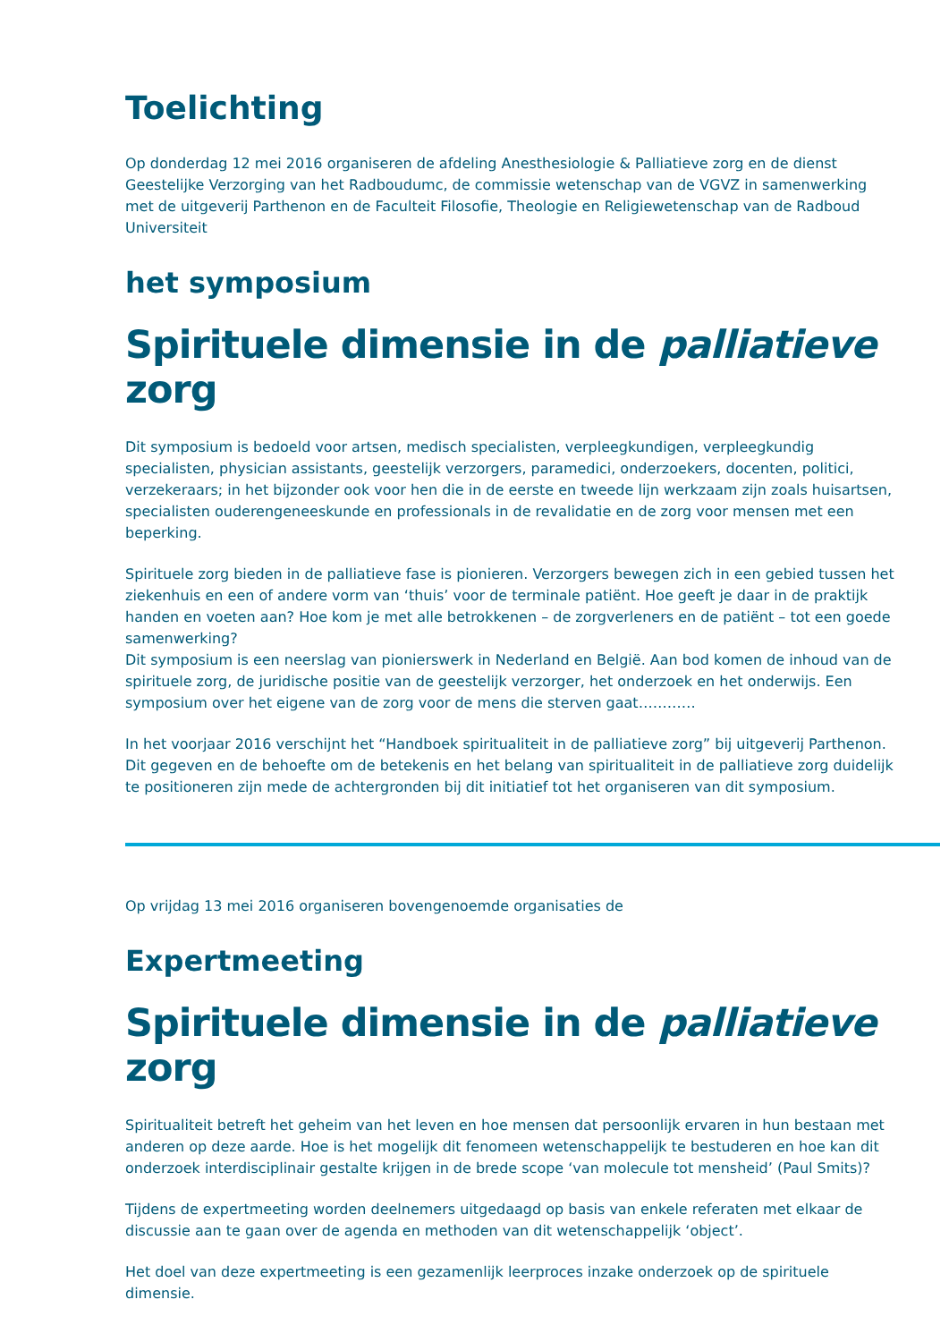Toelichting
Op donderdag 12 mei 2016 organiseren de afdeling Anesthesiologie & Palliatieve zorg en de dienst Geestelijke Verzorging van het Radboudumc, de commissie wetenschap van de VGVZ in samenwerking met de uitgeverij Parthenon en de Faculteit Filosofie, Theologie en Religiewetenschap van de Radboud Universiteit
het symposium
Spirituele dimensie in de palliatieve zorg
Dit symposium is bedoeld voor artsen, medisch specialisten, verpleegkundigen, verpleegkundig specialisten, physician assistants, geestelijk verzorgers, paramedici, onderzoekers, docenten, politici, verzekeraars; in het bijzonder ook voor hen die in de eerste en tweede lijn werkzaam zijn zoals huisartsen, specialisten ouderengeneeskunde en professionals in de revalidatie en de zorg voor mensen met een beperking.
Spirituele zorg bieden in de palliatieve fase is pionieren. Verzorgers bewegen zich in een gebied tussen het ziekenhuis en een of andere vorm van ‘thuis’ voor de terminale patiënt. Hoe geeft je daar in de praktijk handen en voeten aan? Hoe kom je met alle betrokkenen – de zorgverleners en de patiënt – tot een goede samenwerking?
Dit symposium is een neerslag van pionierswerk in Nederland en België. Aan bod komen de inhoud van de spirituele zorg, de juridische positie van de geestelijk verzorger, het onderzoek en het onderwijs. Een symposium over het eigene van de zorg voor de mens die sterven gaat…………
In het voorjaar 2016 verschijnt het “Handboek spiritualiteit in de palliatieve zorg” bij uitgeverij Parthenon. Dit gegeven en de behoefte om de betekenis en het belang van spiritualiteit in de palliatieve zorg duidelijk te positioneren zijn mede de achtergronden bij dit initiatief tot het organiseren van dit symposium.
Op vrijdag 13 mei 2016 organiseren bovengenoemde organisaties de
Expertmeeting
Spirituele dimensie in de palliatieve zorg
Spiritualiteit betreft het geheim van het leven en hoe mensen dat persoonlijk ervaren in hun bestaan met anderen op deze aarde. Hoe is het mogelijk dit fenomeen wetenschappelijk te bestuderen en hoe kan dit onderzoek interdisciplinair gestalte krijgen in de brede scope ‘van molecule tot mensheid’ (Paul Smits)?
Tijdens de expertmeeting worden deelnemers uitgedaagd op basis van enkele referaten met elkaar de discussie aan te gaan over de agenda en methoden van dit wetenschappelijk ‘object’.
Het doel van deze expertmeeting is een gezamenlijk leerproces inzake onderzoek op de spirituele dimensie.